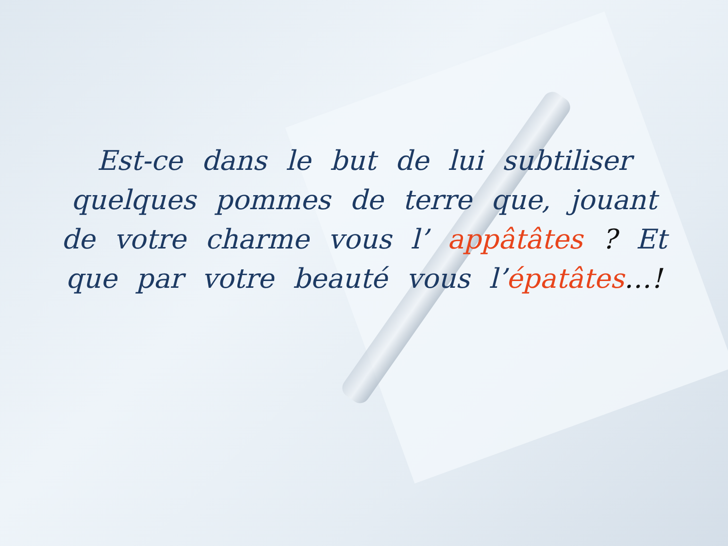Est-ce dans le but de lui subtiliser quelques pommes de terre que, jouant de votre charme vous l’ appâtâtes ? Et que par votre beauté vous l’épatâtes…!